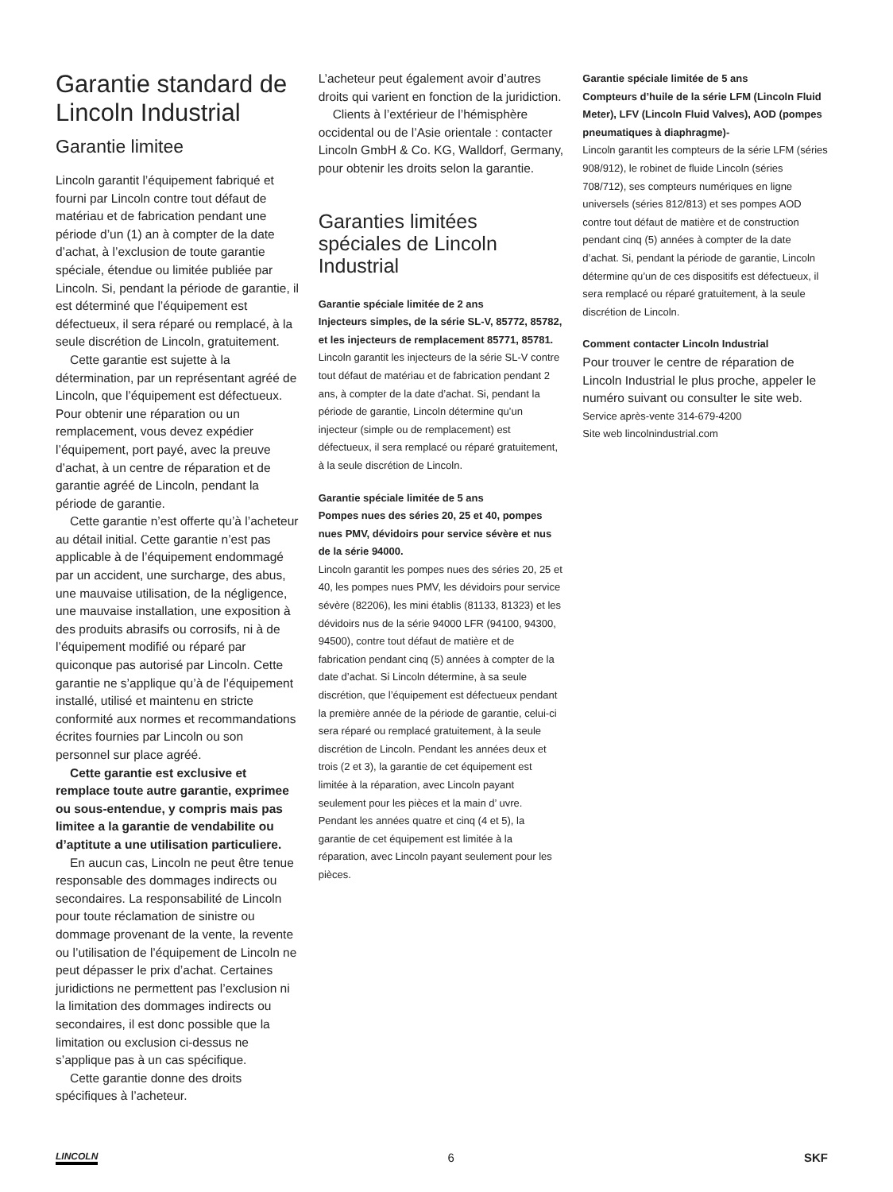Garantie standard de Lincoln Industrial
Garantie limitee
Lincoln garantit l’équipement fabriqué et fourni par Lincoln contre tout défaut de matériau et de fabrication pendant une période d’un (1) an à compter de la date d’achat, à l’exclusion de toute garantie spéciale, étendue ou limitée publiée par Lincoln. Si, pendant la période de garantie, il est déterminé que l’équipement est défectueux, il sera réparé ou remplacé, à la seule discrétion de Lincoln, gratuitement.
Cette garantie est sujette à la détermination, par un représentant agréé de Lincoln, que l’équipement est défectueux. Pour obtenir une réparation ou un remplacement, vous devez expédier l’équipement, port payé, avec la preuve d’achat, à un centre de réparation et de garantie agréé de Lincoln, pendant la période de garantie.
Cette garantie n’est offerte qu’à l’acheteur au détail initial. Cette garantie n’est pas applicable à de l’équipement endommagé par un accident, une surcharge, des abus, une mauvaise utilisation, de la négligence, une mauvaise installation, une exposition à des produits abrasifs ou corrosifs, ni à de l’équipement modifié ou réparé par quiconque pas autorisé par Lincoln. Cette garantie ne s’applique qu’à de l’équipement installé, utilisé et maintenu en stricte conformité aux normes et recommandations écrites fournies par Lincoln ou son personnel sur place agréé.
Cette garantie est exclusive et remplace toute autre garantie, exprimee ou sous-entendue, y compris mais pas limitee a la garantie de vendabilite ou d’aptitute a une utilisation particuliere.
En aucun cas, Lincoln ne peut être tenue responsable des dommages indirects ou secondaires. La responsabilité de Lincoln pour toute réclamation de sinistre ou dommage provenant de la vente, la revente ou l’utilisation de l’équipement de Lincoln ne peut dépasser le prix d’achat. Certaines juridictions ne permettent pas l’exclusion ni la limitation des dommages indirects ou secondaires, il est donc possible que la limitation ou exclusion ci-dessus ne s’applique pas à un cas spécifique.
Cette garantie donne des droits spécifiques à l’acheteur.
L’acheteur peut également avoir d’autres droits qui varient en fonction de la juridiction.
Clients à l’extérieur de l’hémisphère occidental ou de l’Asie orientale : contacter Lincoln GmbH & Co. KG, Walldorf, Germany, pour obtenir les droits selon la garantie.
Garanties limitées spéciales de Lincoln Industrial
Garantie spéciale limitée de 2 ans
Injecteurs simples, de la série SL-V, 85772, 85782, et les injecteurs de remplacement 85771, 85781.
Lincoln garantit les injecteurs de la série SL-V contre tout défaut de matériau et de fabrication pendant 2 ans, à compter de la date d’achat. Si, pendant la période de garantie, Lincoln détermine qu’un injecteur (simple ou de remplacement) est défectueux, il sera remplacé ou réparé gratuitement, à la seule discrétion de Lincoln.
Garantie spéciale limitée de 5 ans
Pompes nues des séries 20, 25 et 40, pompes nues PMV, dévidoirs pour service sévère et nus de la série 94000.
Lincoln garantit les pompes nues des séries 20, 25 et 40, les pompes nues PMV, les dévidoirs pour service sévère (82206), les mini établis (81133, 81323) et les dévidoirs nus de la série 94000 LFR (94100, 94300, 94500), contre tout défaut de matière et de fabrication pendant cinq (5) années à compter de la date d’achat. Si Lincoln détermine, à sa seule discrétion, que l’équipement est défectueux pendant la première année de la période de garantie, celui-ci sera réparé ou remplacé gratuitement, à la seule discrétion de Lincoln. Pendant les années deux et trois (2 et 3), la garantie de cet équipement est limitée à la réparation, avec Lincoln payant seulement pour les pièces et la main d’ uvre. Pendant les années quatre et cinq (4 et 5), la garantie de cet équipement est limitée à la réparation, avec Lincoln payant seulement pour les pièces.
Garantie spéciale limitée de 5 ans
Compteurs d’huile de la série LFM (Lincoln Fluid Meter), LFV (Lincoln Fluid Valves), AOD (pompes pneumatiques à diaphragme)-
Lincoln garantit les compteurs de la série LFM (séries 908/912), le robinet de fluide Lincoln (séries 708/712), ses compteurs numériques en ligne universels (séries 812/813) et ses pompes AOD contre tout défaut de matière et de construction pendant cinq (5) années à compter de la date d’achat. Si, pendant la période de garantie, Lincoln détermine qu’un de ces dispositifs est défectueux, il sera remplacé ou réparé gratuitement, à la seule discrétion de Lincoln.
Comment contacter Lincoln Industrial
Pour trouver le centre de réparation de Lincoln Industrial le plus proche, appeler le numéro suivant ou consulter le site web.
Service après-vente 314-679-4200
Site web lincolnindustrial.com
LINCOLN 6 SKF